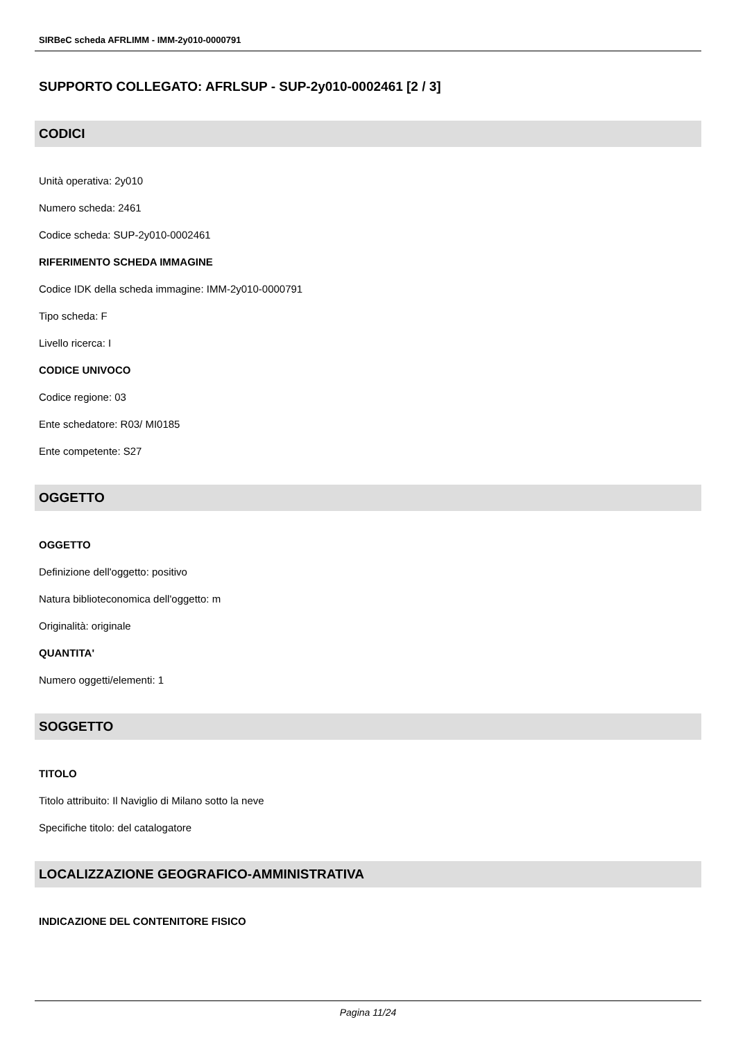SIRBeC scheda AFRLIMM - IMM-2y010-0000791
SUPPORTO COLLEGATO: AFRLSUP - SUP-2y010-0002461 [2 / 3]
CODICI
Unità operativa: 2y010
Numero scheda: 2461
Codice scheda: SUP-2y010-0002461
RIFERIMENTO SCHEDA IMMAGINE
Codice IDK della scheda immagine: IMM-2y010-0000791
Tipo scheda: F
Livello ricerca: I
CODICE UNIVOCO
Codice regione: 03
Ente schedatore: R03/ MI0185
Ente competente: S27
OGGETTO
OGGETTO
Definizione dell'oggetto: positivo
Natura biblioteconomica dell'oggetto: m
Originalità: originale
QUANTITA'
Numero oggetti/elementi: 1
SOGGETTO
TITOLO
Titolo attribuito: Il Naviglio di Milano sotto la neve
Specifiche titolo: del catalogatore
LOCALIZZAZIONE GEOGRAFICO-AMMINISTRATIVA
INDICAZIONE DEL CONTENITORE FISICO
Pagina 11/24